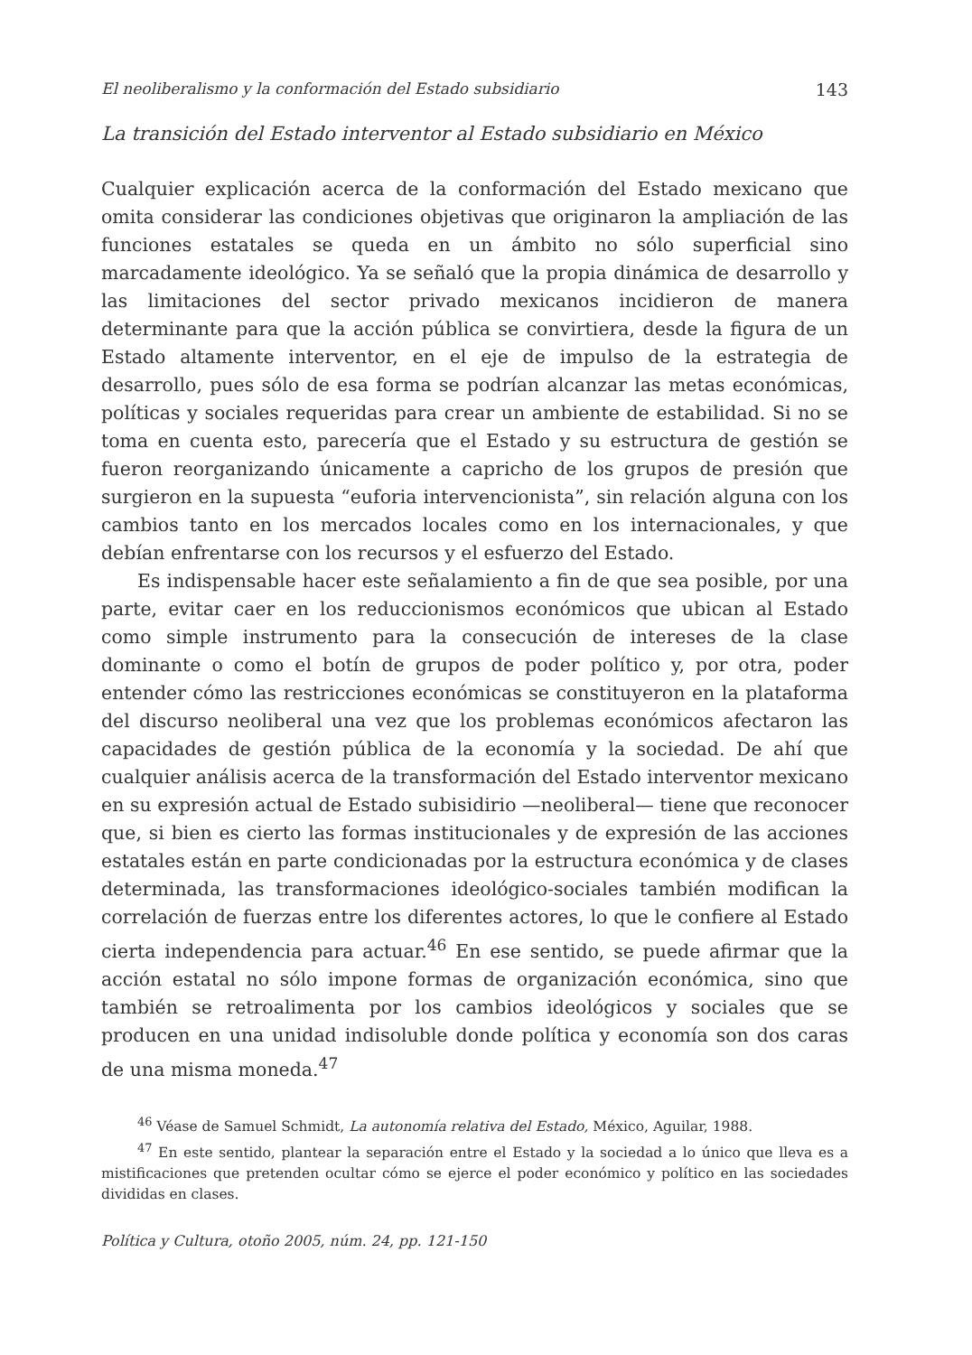El neoliberalismo y la conformación del Estado subsidiario 143
La transición del Estado interventor al Estado subsidiario en México
Cualquier explicación acerca de la conformación del Estado mexicano que omita considerar las condiciones objetivas que originaron la ampliación de las funciones estatales se queda en un ámbito no sólo superficial sino marcadamente ideológico. Ya se señaló que la propia dinámica de desarrollo y las limitaciones del sector privado mexicanos incidieron de manera determinante para que la acción pública se convirtiera, desde la figura de un Estado altamente interventor, en el eje de impulso de la estrategia de desarrollo, pues sólo de esa forma se podrían alcanzar las metas económicas, políticas y sociales requeridas para crear un ambiente de estabilidad. Si no se toma en cuenta esto, parecería que el Estado y su estructura de gestión se fueron reorganizando únicamente a capricho de los grupos de presión que surgieron en la supuesta “euforia intervencionista”, sin relación alguna con los cambios tanto en los mercados locales como en los internacionales, y que debían enfrentarse con los recursos y el esfuerzo del Estado.
Es indispensable hacer este señalamiento a fin de que sea posible, por una parte, evitar caer en los reduccionismos económicos que ubican al Estado como simple instrumento para la consecución de intereses de la clase dominante o como el botín de grupos de poder político y, por otra, poder entender cómo las restricciones económicas se constituyeron en la plataforma del discurso neoliberal una vez que los problemas económicos afectaron las capacidades de gestión pública de la economía y la sociedad. De ahí que cualquier análisis acerca de la transformación del Estado interventor mexicano en su expresión actual de Estado subisidirio —neoliberal— tiene que reconocer que, si bien es cierto las formas institucionales y de expresión de las acciones estatales están en parte condicionadas por la estructura económica y de clases determinada, las transformaciones ideológico-sociales también modifican la correlación de fuerzas entre los diferentes actores, lo que le confiere al Estado cierta independencia para actuar.<sup>46</sup> En ese sentido, se puede afirmar que la acción estatal no sólo impone formas de organización económica, sino que también se retroalimenta por los cambios ideológicos y sociales que se producen en una unidad indisoluble donde política y economía son dos caras de una misma moneda.<sup>47</sup>
<sup>46</sup> Véase de Samuel Schmidt, La autonomía relativa del Estado, México, Aguilar, 1988.
<sup>47</sup> En este sentido, plantear la separación entre el Estado y la sociedad a lo único que lleva es a mistificaciones que pretenden ocultar cómo se ejerce el poder económico y político en las sociedades divididas en clases.
Política y Cultura, otoño 2005, núm. 24, pp. 121-150